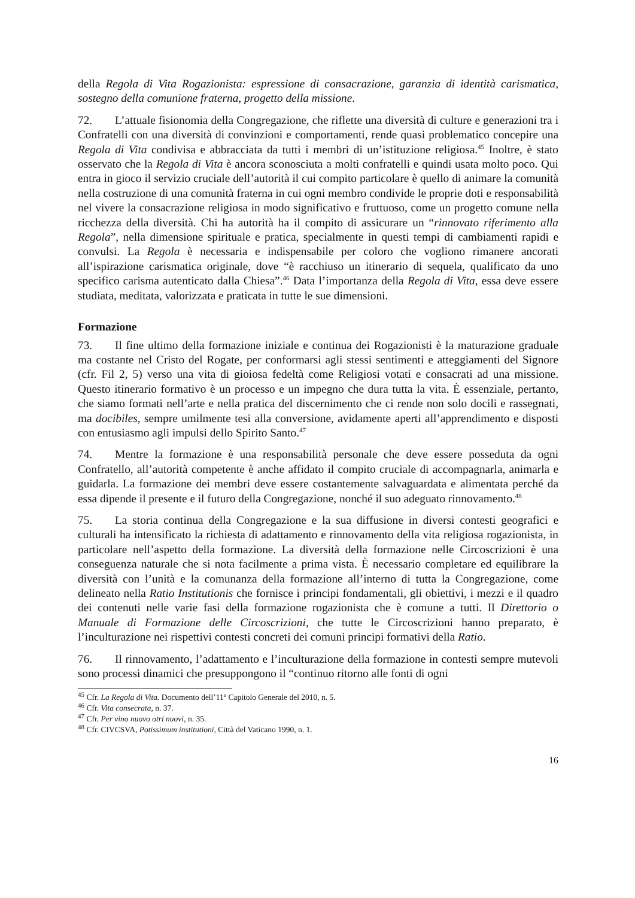della Regola di Vita Rogazionista: espressione di consacrazione, garanzia di identità carismatica, sostegno della comunione fraterna, progetto della missione.
72. L’attuale fisionomia della Congregazione, che riflette una diversità di culture e generazioni tra i Confratelli con una diversità di convinzioni e comportamenti, rende quasi problematico concepire una Regola di Vita condivisa e abbracciata da tutti i membri di un’istituzione religiosa.<sup>45</sup> Inoltre, è stato osservato che la Regola di Vita è ancora sconosciuta a molti confratelli e quindi usata molto poco. Qui entra in gioco il servizio cruciale dell’autorità il cui compito particolare è quello di animare la comunità nella costruzione di una comunità fraterna in cui ogni membro condivide le proprie doti e responsabilità nel vivere la consacrazione religiosa in modo significativo e fruttuoso, come un progetto comune nella ricchezza della diversità. Chi ha autorità ha il compito di assicurare un “rinnovato riferimento alla Regola”, nella dimensione spirituale e pratica, specialmente in questi tempi di cambiamenti rapidi e convulsi. La Regola è necessaria e indispensabile per coloro che vogliono rimanere ancorati all’ispirazione carismatica originale, dove “è racchiuso un itinerario di sequela, qualificato da uno specifico carisma autenticato dalla Chiesa”.<sup>46</sup> Data l’importanza della Regola di Vita, essa deve essere studiata, meditata, valorizzata e praticata in tutte le sue dimensioni.
Formazione
73. Il fine ultimo della formazione iniziale e continua dei Rogazionisti è la maturazione graduale ma costante nel Cristo del Rogate, per conformarsi agli stessi sentimenti e atteggiamenti del Signore (cfr. Fil 2, 5) verso una vita di gioiosa fedeltà come Religiosi votati e consacrati ad una missione. Questo itinerario formativo è un processo e un impegno che dura tutta la vita. È essenziale, pertanto, che siamo formati nell’arte e nella pratica del discernimento che ci rende non solo docili e rassegnati, ma docibiles, sempre umilmente tesi alla conversione, avidamente aperti all’apprendimento e disposti con entusiasmo agli impulsi dello Spirito Santo.<sup>47</sup>
74. Mentre la formazione è una responsabilità personale che deve essere posseduta da ogni Confratello, all’autorità competente è anche affidato il compito cruciale di accompagnarla, animarla e guidarla. La formazione dei membri deve essere costantemente salvaguardata e alimentata perché da essa dipende il presente e il futuro della Congregazione, nonché il suo adeguato rinnovamento.<sup>48</sup>
75. La storia continua della Congregazione e la sua diffusione in diversi contesti geografici e culturali ha intensificato la richiesta di adattamento e rinnovamento della vita religiosa rogazionista, in particolare nell’aspetto della formazione. La diversità della formazione nelle Circoscrizioni è una conseguenza naturale che si nota facilmente a prima vista. È necessario completare ed equilibrare la diversità con l’unità e la comunanza della formazione all’interno di tutta la Congregazione, come delineato nella Ratio Institutionis che fornisce i principi fondamentali, gli obiettivi, i mezzi e il quadro dei contenuti nelle varie fasi della formazione rogazionista che è comune a tutti. Il Direttorio o Manuale di Formazione delle Circoscrizioni, che tutte le Circoscrizioni hanno preparato, è l’inculturazione nei rispettivi contesti concreti dei comuni principi formativi della Ratio.
76. Il rinnovamento, l’adattamento e l’inculturazione della formazione in contesti sempre mutevoli sono processi dinamici che presuppongono il “continuo ritorno alle fonti di ogni
<sup>45</sup> Cfr. La Regola di Vita. Documento dell’11º Capitolo Generale del 2010, n. 5.
<sup>46</sup> Cfr. Vita consecrata, n. 37.
<sup>47</sup> Cfr. Per vino nuovo otri nuovi, n. 35.
<sup>48</sup> Cfr. CIVCSVA, Potissimum institutioni, Città del Vaticano 1990, n. 1.
16